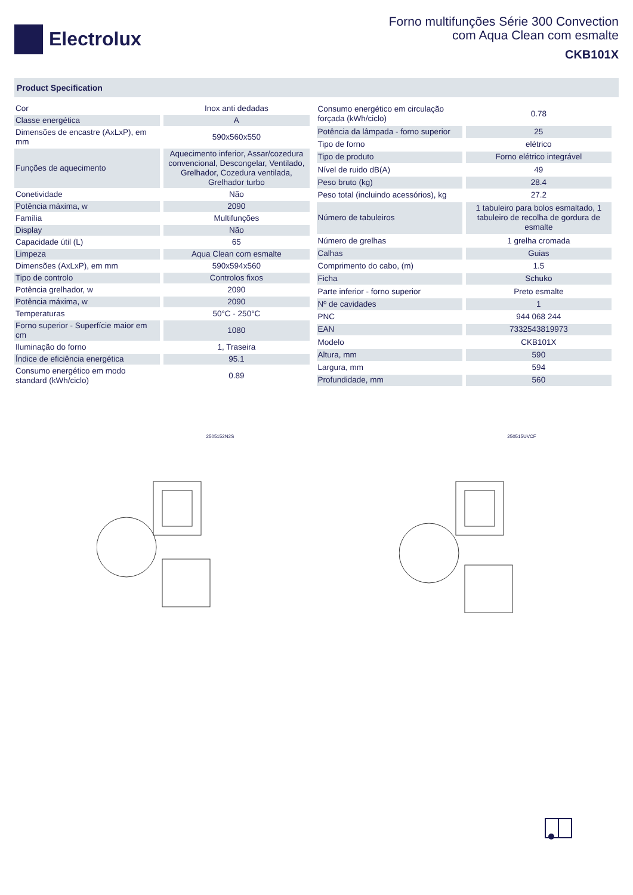Electrolux
Forno multifunções Série 300 Convection
com Aqua Clean com esmalte
CKB101X
Product Specification
| Cor | Inox anti dedadas |
| Classe energética | A |
| Dimensões de encastre (AxLxP), em mm | 590x560x550 |
| Funções de aquecimento | Aquecimento inferior, Assar/cozedura convencional, Descongelar, Ventilado, Grelhador, Cozedura ventilada, Grelhador turbo |
| Conetividade | Não |
| Potência máxima, w | 2090 |
| Família | Multifunções |
| Display | Não |
| Capacidade útil (L) | 65 |
| Limpeza | Aqua Clean com esmalte |
| Dimensões (AxLxP), em mm | 590x594x560 |
| Tipo de controlo | Controlos fixos |
| Potência grelhador, w | 2090 |
| Potência máxima, w | 2090 |
| Temperaturas | 50°C - 250°C |
| Forno superior - Superfície maior em cm | 1080 |
| Iluminação do forno | 1, Traseira |
| Índice de eficiência energética | 95.1 |
| Consumo energético em modo standard (kWh/ciclo) | 0.89 |
| Consumo energético em circulação forçada (kWh/ciclo) | 0.78 |
| Potência da lâmpada - forno superior | 25 |
| Tipo de forno | elétrico |
| Tipo de produto | Forno elétrico integrável |
| Nível de ruido dB(A) | 49 |
| Peso bruto (kg) | 28.4 |
| Peso total (incluindo acessórios), kg | 27.2 |
| Número de tabuleiros | 1 tabuleiro para bolos esmaltado, 1 tabuleiro de recolha de gordura de esmalte |
| Número de grelhas | 1 grelha cromada |
| Calhas | Guias |
| Comprimento do cabo, (m) | 1.5 |
| Ficha | Schuko |
| Parte inferior - forno superior | Preto esmalte |
| Nº de cavidades | 1 |
| PNC | 944 068 244 |
| EAN | 7332543819973 |
| Modelo | CKB101X |
| Altura, mm | 590 |
| Largura, mm | 594 |
| Profundidade, mm | 560 |
2505152N2S
250515UVCF